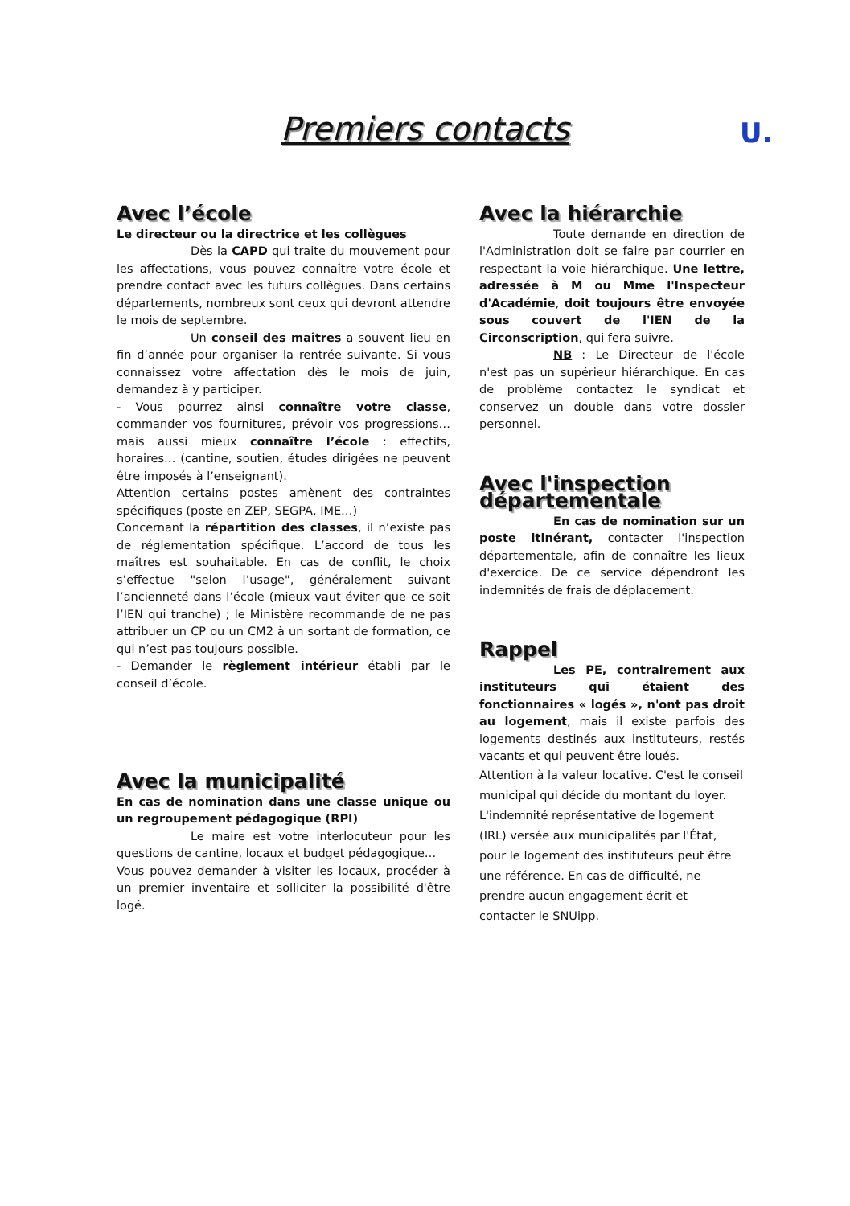Premiers contacts
U.
Avec l’école
Le directeur ou la directrice et les collègues
Dès la CAPD qui traite du mouvement pour les affectations, vous pouvez connaître votre école et prendre contact avec les futurs collègues. Dans certains départements, nombreux sont ceux qui devront attendre le mois de septembre.
Un conseil des maîtres a souvent lieu en fin d’année pour organiser la rentrée suivante. Si vous connaissez votre affectation dès le mois de juin, demandez à y participer.
- Vous pourrez ainsi connaître votre classe, commander vos fournitures, prévoir vos progressions… mais aussi mieux connaître l’école : effectifs, horaires… (cantine, soutien, études dirigées ne peuvent être imposés à l’enseignant).
Attention certains postes amènent des contraintes spécifiques (poste en ZEP, SEGPA, IME…)
Concernant la répartition des classes, il n’existe pas de réglementation spécifique. L’accord de tous les maîtres est souhaitable. En cas de conflit, le choix s’effectue "selon l’usage", généralement suivant l’ancienneté dans l’école (mieux vaut éviter que ce soit l’IEN qui tranche) ; le Ministère recommande de ne pas attribuer un CP ou un CM2 à un sortant de formation, ce qui n’est pas toujours possible.
- Demander le règlement intérieur établi par le conseil d’école.
Avec la municipalité
En cas de nomination dans une classe unique ou un regroupement pédagogique (RPI)
Le maire est votre interlocuteur pour les questions de cantine, locaux et budget pédagogique…
Vous pouvez demander à visiter les locaux, procéder à un premier inventaire et solliciter la possibilité d'être logé.
Avec la hiérarchie
Toute demande en direction de l'Administration doit se faire par courrier en respectant la voie hiérarchique. Une lettre, adressée à M ou Mme l'Inspecteur d'Académie, doit toujours être envoyée sous couvert de l'IEN de la Circonscription, qui fera suivre.
NB : Le Directeur de l'école n'est pas un supérieur hiérarchique. En cas de problème contactez le syndicat et conservez un double dans votre dossier personnel.
Avec l'inspection départementale
En cas de nomination sur un poste itinérant, contacter l'inspection départementale, afin de connaître les lieux d'exercice. De ce service dépendront les indemnités de frais de déplacement.
Rappel
Les PE, contrairement aux instituteurs qui étaient des fonctionnaires « logés », n'ont pas droit au logement, mais il existe parfois des logements destinés aux instituteurs, restés vacants et qui peuvent être loués.
Attention à la valeur locative. C'est le conseil municipal qui décide du montant du loyer.
L'indemnité représentative de logement (IRL) versée aux municipalités par l'État, pour le logement des instituteurs peut être une référence. En cas de difficulté, ne prendre aucun engagement écrit et contacter le SNUipp.